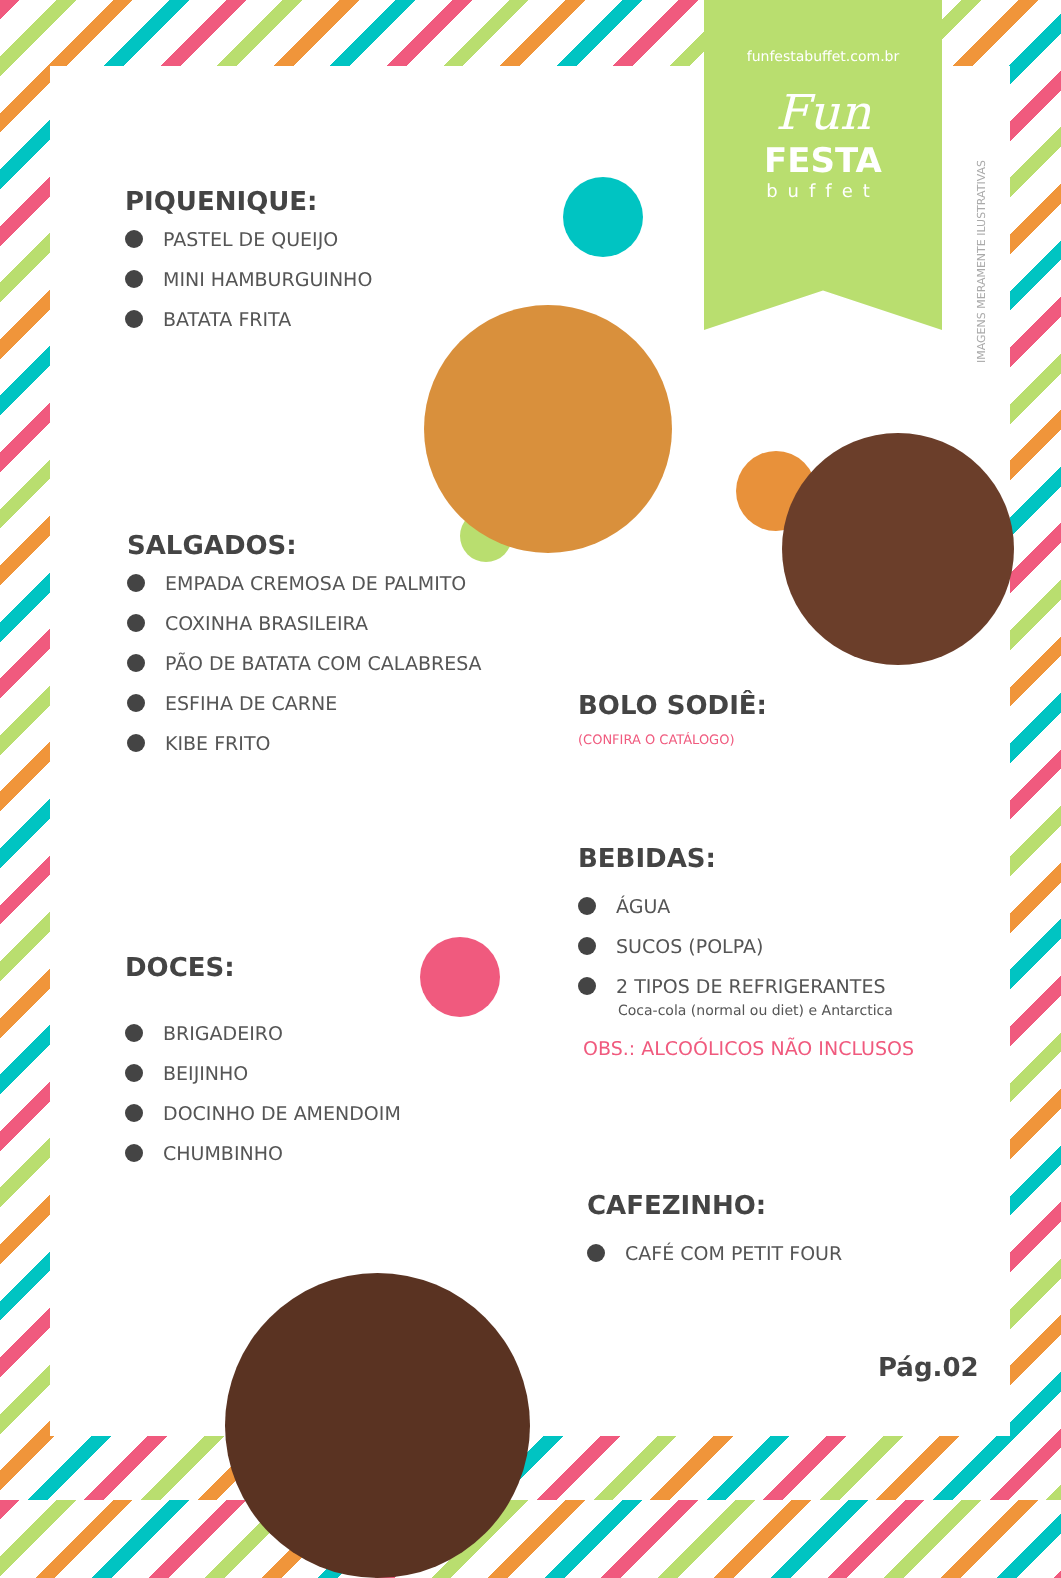funfestabuffet.com.br
Fun
FESTA
buffet
IMAGENS MERAMENTE ILUSTRATIVAS
PIQUENIQUE:
PASTEL DE QUEIJO
MINI HAMBURGUINHO
BATATA FRITA
SALGADOS:
EMPADA CREMOSA DE PALMITO
COXINHA BRASILEIRA
PÃO DE BATATA COM CALABRESA
ESFIHA DE CARNE
KIBE FRITO
DOCES:
BRIGADEIRO
BEIJINHO
DOCINHO DE AMENDOIM
CHUMBINHO
BOLO SODIÊ:
(CONFIRA O CATÁLOGO)
BEBIDAS:
ÁGUA
SUCOS (POLPA)
2 TIPOS DE REFRIGERANTES
Coca-cola (normal ou diet) e Antarctica
OBS.: ALCOÓLICOS NÃO INCLUSOS
CAFEZINHO:
CAFÉ COM PETIT FOUR
Pág.02